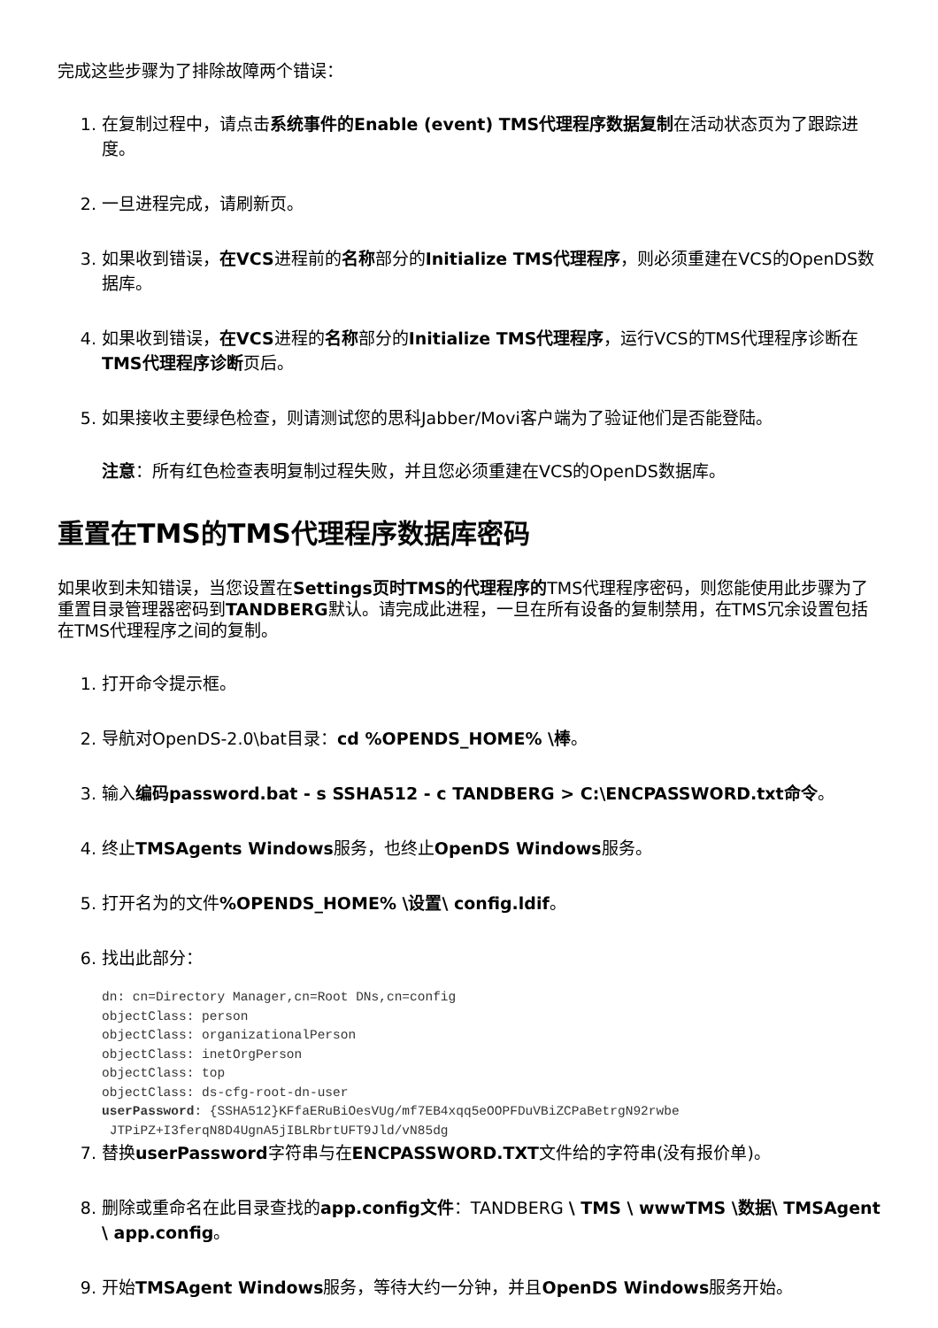完成这些步骤为了排除故障两个错误：
1. 在复制过程中，请点击系统事件的Enable (event) TMS代理程序数据复制在活动状态页为了跟踪进度。
2. 一旦进程完成，请刷新页。
3. 如果收到错误，在VCS进程前的名称部分的Initialize TMS代理程序，则必须重建在VCS的OpenDS数据库。
4. 如果收到错误，在VCS进程的名称部分的Initialize TMS代理程序，运行VCS的TMS代理程序诊断在TMS代理程序诊断页后。
5. 如果接收主要绿色检查，则请测试您的思科Jabber/Movi客户端为了验证他们是否能登陆。
注意：所有红色检查表明复制过程失败，并且您必须重建在VCS的OpenDS数据库。
重置在TMS的TMS代理程序数据库密码
如果收到未知错误，当您设置在Settings页时TMS的代理程序的TMS代理程序密码，则您能使用此步骤为了重置目录管理器密码到TANDBERG默认。请完成此进程，一旦在所有设备的复制禁用，在TMS冗余设置包括在TMS代理程序之间的复制。
1. 打开命令提示框。
2. 导航对OpenDS-2.0\bat目录：cd %OPENDS_HOME% \棒。
3. 输入编码password.bat - s SSHA512 - c TANDBERG > C:\ENCPASSWORD.txt命令。
4. 终止TMSAgents Windows服务，也终止OpenDS Windows服务。
5. 打开名为的文件%OPENDS_HOME% \设置\ config.ldif。
6. 找出此部分：
dn: cn=Directory Manager,cn=Root DNs,cn=config
objectClass: person
objectClass: organizationalPerson
objectClass: inetOrgPerson
objectClass: top
objectClass: ds-cfg-root-dn-user
userPassword: {SSHA512}KFfaERuBiOesVUg/mf7EB4xqq5eOOPFDuVBiZCPaBetrgN92rwbe
 JTPiPZ+I3ferqN8D4UgnA5jIBLRbrtUFT9Jld/vN85dg
7. 替换userPassword字符串与在ENCPASSWORD.TXT文件给的字符串(没有报价单)。
8. 删除或重命名在此目录查找的app.config文件：TANDBERG \ TMS \ wwwTMS \数据\ TMSAgent \ app.config。
9. 开始TMSAgent Windows服务，等待大约一分钟，并且OpenDS Windows服务开始。